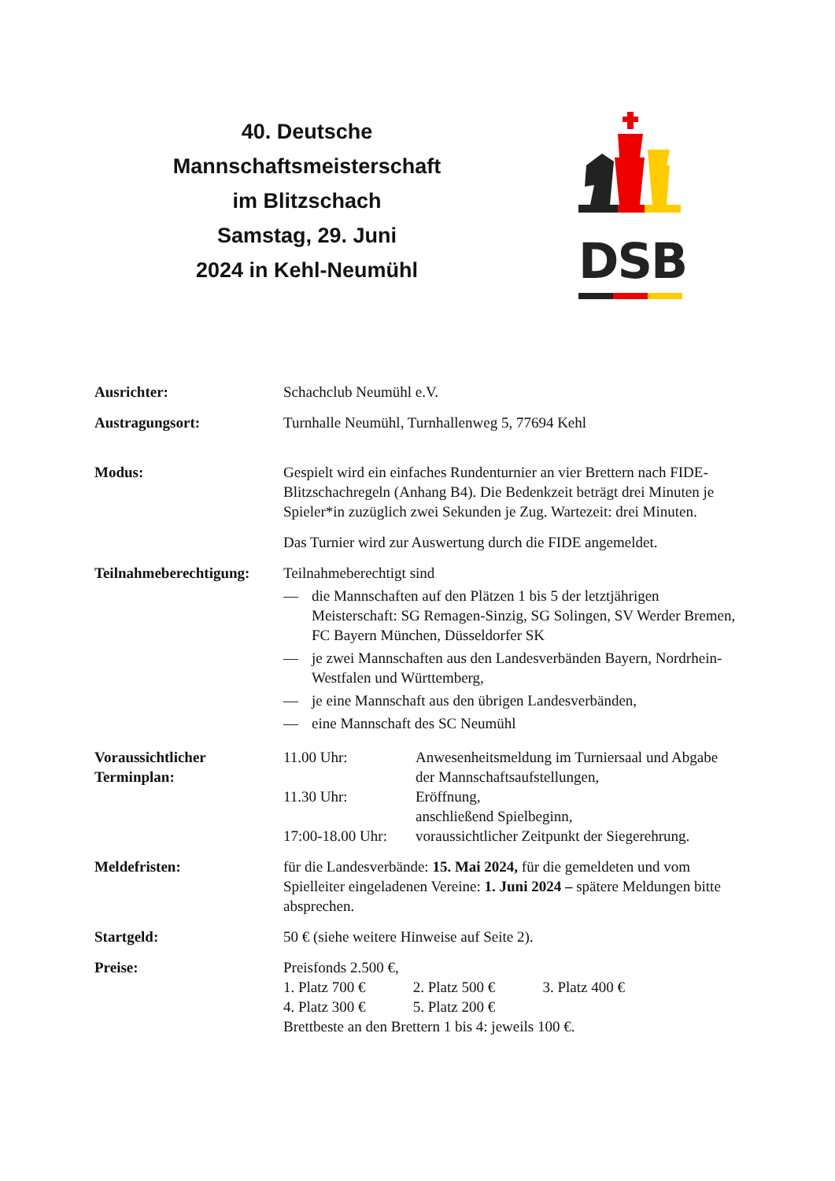40. Deutsche
Mannschaftsmeisterschaft
im Blitzschach
Samstag, 29. Juni
2024 in Kehl-Neumühl
DSB
Ausrichter: Schachclub Neumühl e.V.
Austragungsort: Turnhalle Neumühl, Turnhallenweg 5, 77694 Kehl
Modus: Gespielt wird ein einfaches Rundenturnier an vier Brettern nach FIDE-Blitzschachregeln (Anhang B4). Die Bedenkzeit beträgt drei Minuten je Spieler*in zuzüglich zwei Sekunden je Zug. Wartezeit: drei Minuten.
Das Turnier wird zur Auswertung durch die FIDE angemeldet.
Teilnahmeberechtigung:
Teilnahmeberechtigt sind
— die Mannschaften auf den Plätzen 1 bis 5 der letztjährigen Meisterschaft: SG Remagen-Sinzig, SG Solingen, SV Werder Bremen, FC Bayern München, Düsseldorfer SK
— je zwei Mannschaften aus den Landesverbänden Bayern, Nordrhein-Westfalen und Württemberg,
— je eine Mannschaft aus den übrigen Landesverbänden,
— eine Mannschaft des SC Neumühl
Voraussichtlicher Terminplan:
11.00 Uhr: Anwesenheitsmeldung im Turniersaal und Abgabe der Mannschaftsaufstellungen,
11.30 Uhr: Eröffnung,
anschließend Spielbeginn,
17:00-18.00 Uhr: voraussichtlicher Zeitpunkt der Siegerehrung.
Meldefristen: für die Landesverbände: 15. Mai 2024, für die gemeldeten und vom Spielleiter eingeladenen Vereine: 1. Juni 2024 – spätere Meldungen bitte absprechen.
Startgeld: 50 € (siehe weitere Hinweise auf Seite 2).
Preise: Preisfonds 2.500 €,
1. Platz 700 € 2. Platz 500 € 3. Platz 400 €
4. Platz 300 € 5. Platz 200 €
Brettbeste an den Brettern 1 bis 4: jeweils 100 €.